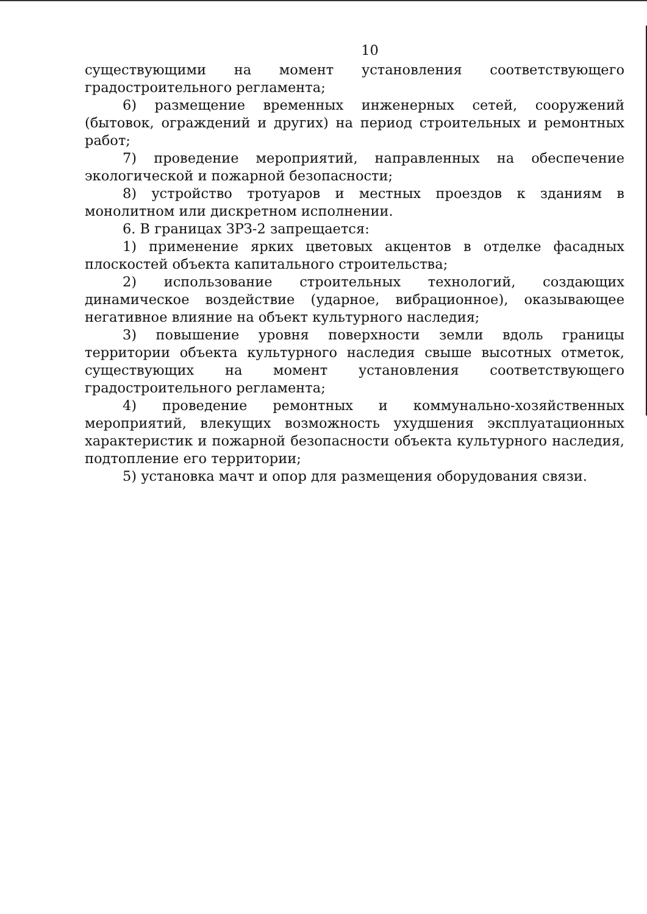10
существующими на момент установления соответствующего градостроительного регламента;
6) размещение временных инженерных сетей, сооружений (бытовок, ограждений и других) на период строительных и ремонтных работ;
7) проведение мероприятий, направленных на обеспечение экологической и пожарной безопасности;
8) устройство тротуаров и местных проездов к зданиям в монолитном или дискретном исполнении.
6. В границах ЗРЗ-2 запрещается:
1) применение ярких цветовых акцентов в отделке фасадных плоскостей объекта капитального строительства;
2) использование строительных технологий, создающих динамическое воздействие (ударное, вибрационное), оказывающее негативное влияние на объект культурного наследия;
3) повышение уровня поверхности земли вдоль границы территории объекта культурного наследия свыше высотных отметок, существующих на момент установления соответствующего градостроительного регламента;
4) проведение ремонтных и коммунально-хозяйственных мероприятий, влекущих возможность ухудшения эксплуатационных характеристик и пожарной безопасности объекта культурного наследия, подтопление его территории;
5) установка мачт и опор для размещения оборудования связи.